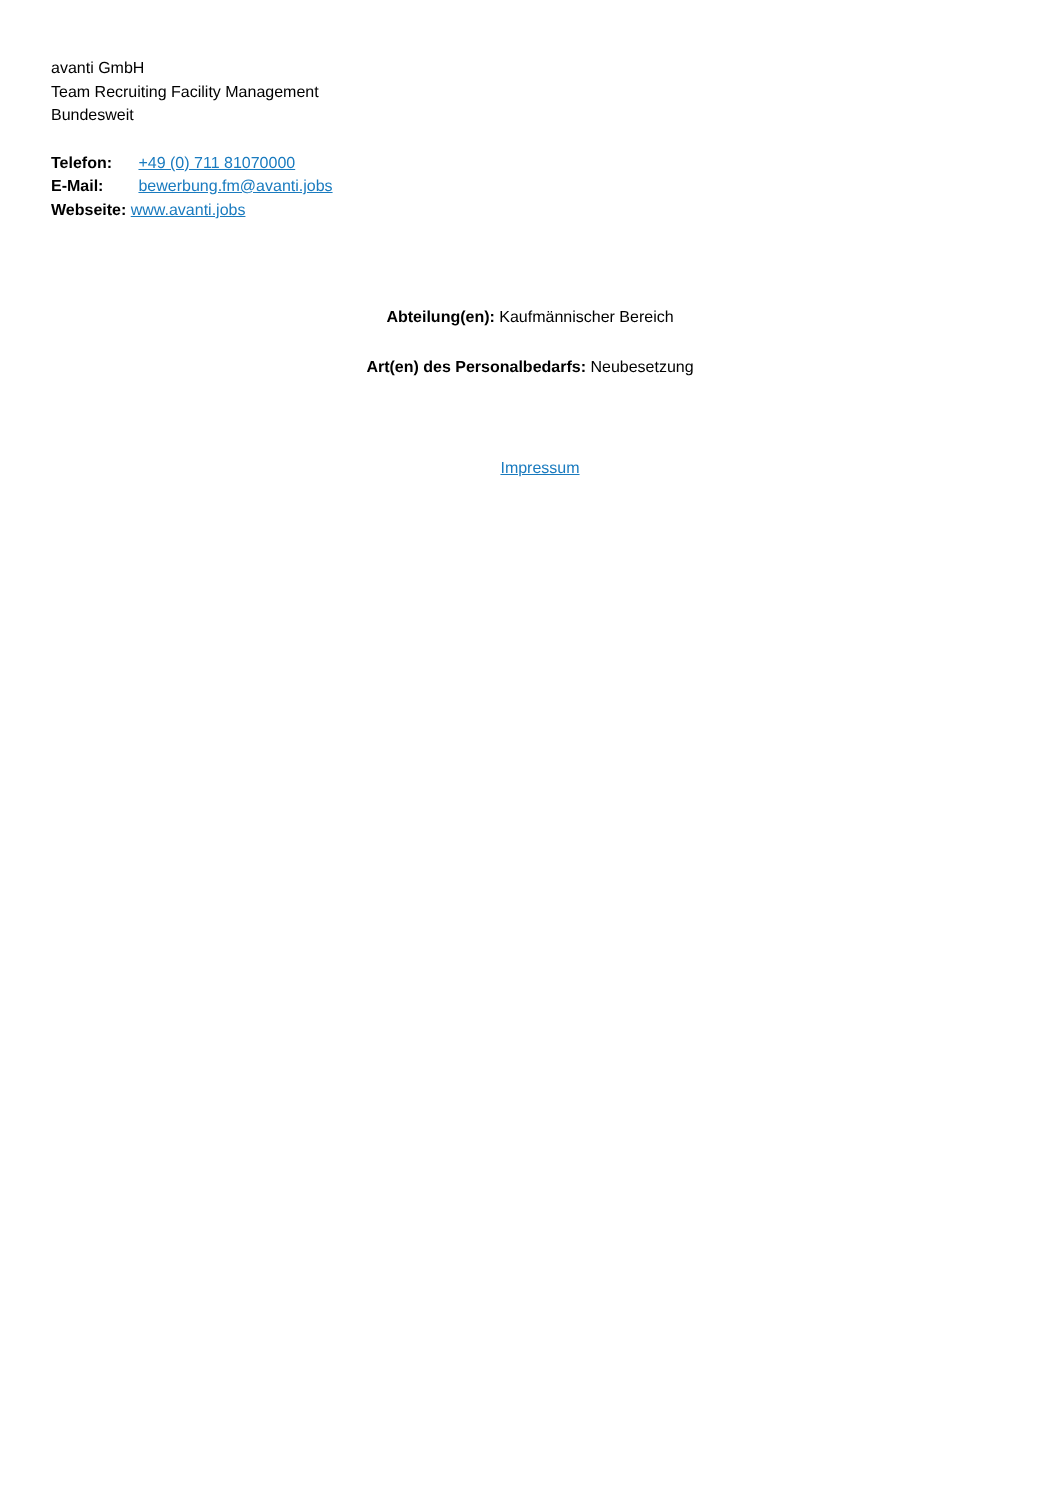avanti GmbH
Team Recruiting Facility Management
Bundesweit
Telefon: +49 (0) 711 81070000
E-Mail: bewerbung.fm@avanti.jobs
Webseite: www.avanti.jobs
Abteilung(en): Kaufmännischer Bereich
Art(en) des Personalbedarfs: Neubesetzung
Impressum